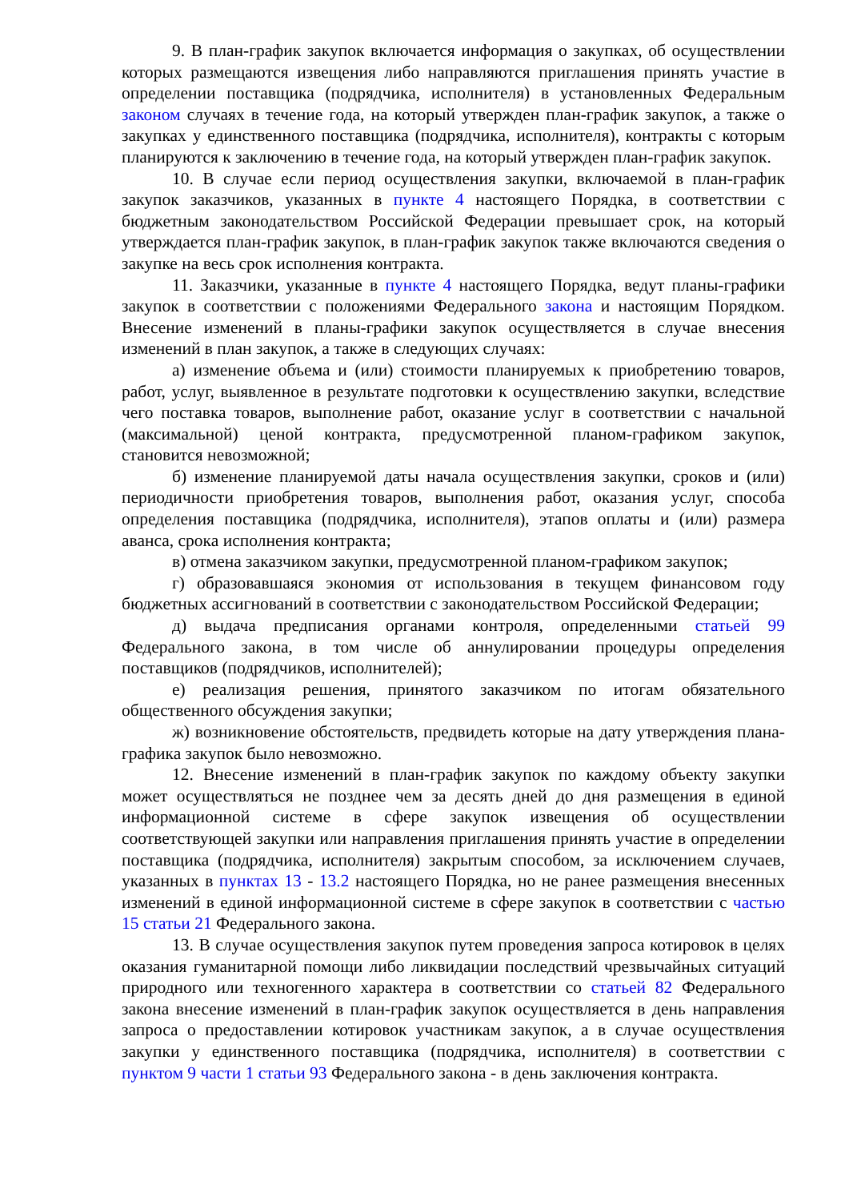9. В план-график закупок включается информация о закупках, об осуществлении которых размещаются извещения либо направляются приглашения принять участие в определении поставщика (подрядчика, исполнителя) в установленных Федеральным законом случаях в течение года, на который утвержден план-график закупок, а также о закупках у единственного поставщика (подрядчика, исполнителя), контракты с которым планируются к заключению в течение года, на который утвержден план-график закупок.
10. В случае если период осуществления закупки, включаемой в план-график закупок заказчиков, указанных в пункте 4 настоящего Порядка, в соответствии с бюджетным законодательством Российской Федерации превышает срок, на который утверждается план-график закупок, в план-график закупок также включаются сведения о закупке на весь срок исполнения контракта.
11. Заказчики, указанные в пункте 4 настоящего Порядка, ведут планы-графики закупок в соответствии с положениями Федерального закона и настоящим Порядком. Внесение изменений в планы-графики закупок осуществляется в случае внесения изменений в план закупок, а также в следующих случаях:
а) изменение объема и (или) стоимости планируемых к приобретению товаров, работ, услуг, выявленное в результате подготовки к осуществлению закупки, вследствие чего поставка товаров, выполнение работ, оказание услуг в соответствии с начальной (максимальной) ценой контракта, предусмотренной планом-графиком закупок, становится невозможной;
б) изменение планируемой даты начала осуществления закупки, сроков и (или) периодичности приобретения товаров, выполнения работ, оказания услуг, способа определения поставщика (подрядчика, исполнителя), этапов оплаты и (или) размера аванса, срока исполнения контракта;
в) отмена заказчиком закупки, предусмотренной планом-графиком закупок;
г) образовавшаяся экономия от использования в текущем финансовом году бюджетных ассигнований в соответствии с законодательством Российской Федерации;
д) выдача предписания органами контроля, определенными статьей 99 Федерального закона, в том числе об аннулировании процедуры определения поставщиков (подрядчиков, исполнителей);
е) реализация решения, принятого заказчиком по итогам обязательного общественного обсуждения закупки;
ж) возникновение обстоятельств, предвидеть которые на дату утверждения плана-графика закупок было невозможно.
12. Внесение изменений в план-график закупок по каждому объекту закупки может осуществляться не позднее чем за десять дней до дня размещения в единой информационной системе в сфере закупок извещения об осуществлении соответствующей закупки или направления приглашения принять участие в определении поставщика (подрядчика, исполнителя) закрытым способом, за исключением случаев, указанных в пунктах 13 - 13.2 настоящего Порядка, но не ранее размещения внесенных изменений в единой информационной системе в сфере закупок в соответствии с частью 15 статьи 21 Федерального закона.
13. В случае осуществления закупок путем проведения запроса котировок в целях оказания гуманитарной помощи либо ликвидации последствий чрезвычайных ситуаций природного или техногенного характера в соответствии со статьей 82 Федерального закона внесение изменений в план-график закупок осуществляется в день направления запроса о предоставлении котировок участникам закупок, а в случае осуществления закупки у единственного поставщика (подрядчика, исполнителя) в соответствии с пунктом 9 части 1 статьи 93 Федерального закона - в день заключения контракта.